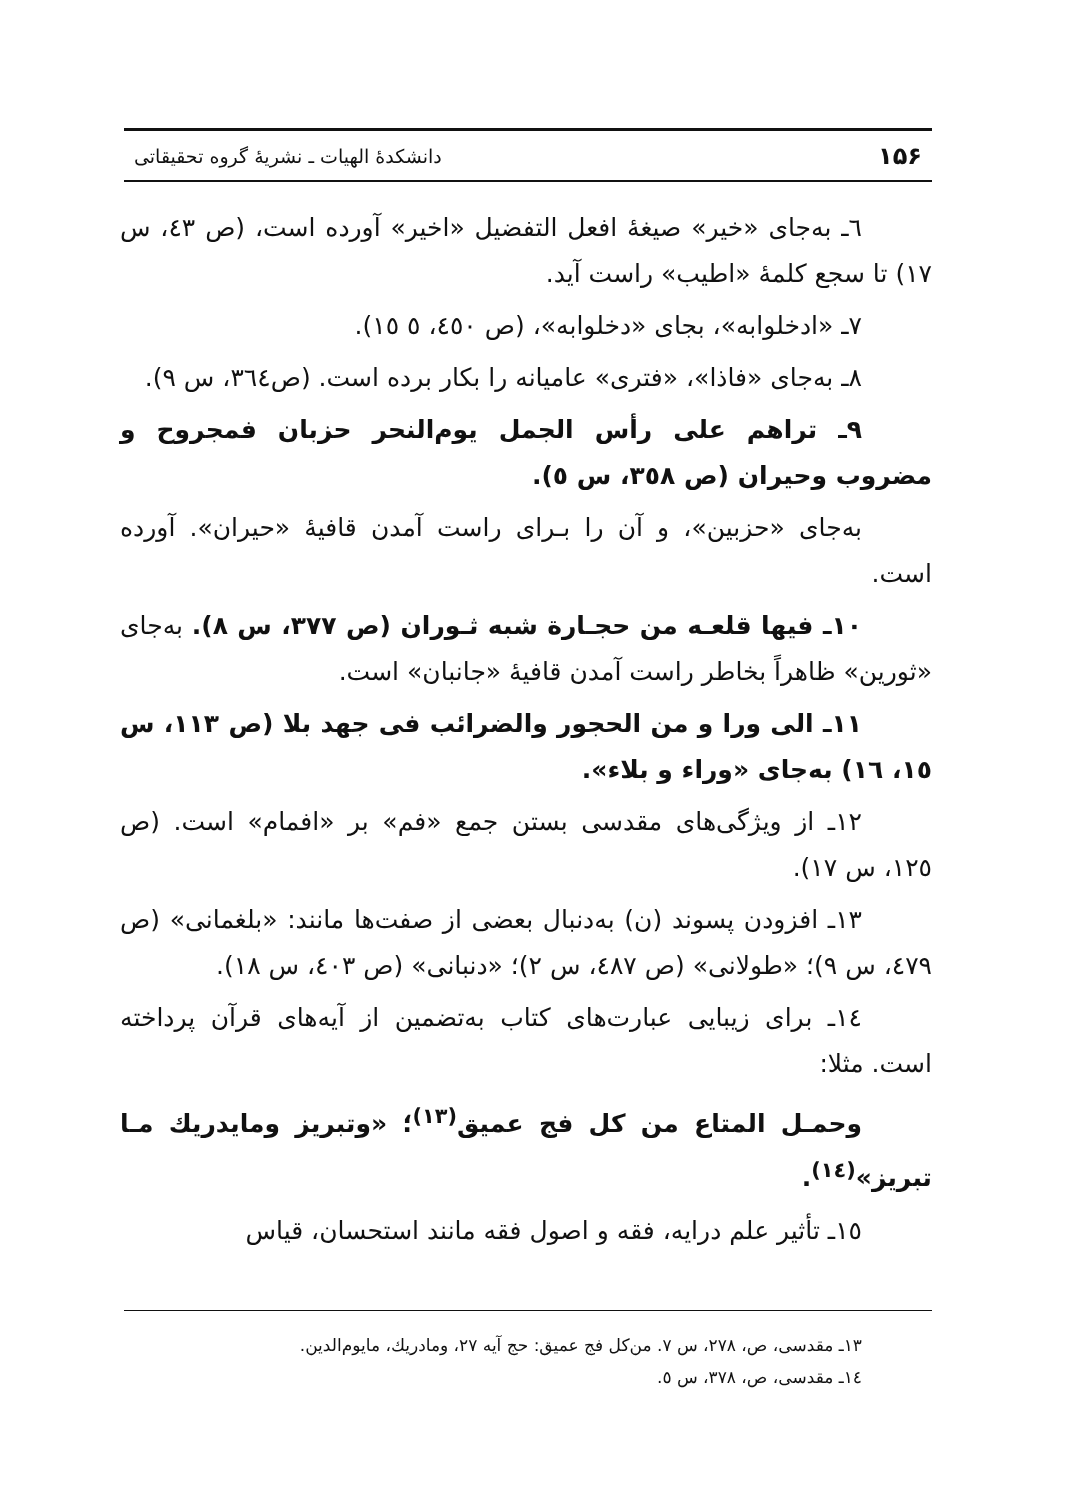۱۵۶ دانشکدهٔ الهیات ـ نشریهٔ گروه تحقیقاتی
٦ـ به‌جای «خیر» صیغهٔ افعل التفضیل «اخیر» آورده است، (ص ٤٣، س ١٧) تا سجع کلمهٔ «اطیب» راست آید.
٧ـ «ادخلوابه»، بجای «دخلوابه»، (ص ٤٥٠، ٥ ١٥).
٨ـ به‌جای «فاذا»، «فتری» عامیانه را بکار برده است. (ص٣٦٤، س ٩).
٩ـ تراهم علی رأس الجمل یوم‌النحر حزبان فمجروح و مضروب وحیران (ص ٣٥٨، س ٥).
به‌جای «حزبین»، و آن را بـرای راست آمدن قافیهٔ «حیران». آورده است.
١٠ـ فیها قلعـه من حجـارة شبه ثـوران (ص ٣٧٧، س ٨). به‌جای «ثورین» ظاهراً بخاطر راست آمدن قافیهٔ «جانبان» است.
١١ـ الی ورا و من الحجور والضرائب فی جهد بلا (ص ١١٣، س ١٥، ١٦) به‌جای «وراء و بلاء».
١٢ـ از ویژگی‌های مقدسی بستن جمع «فم» بر «افمام» است. (ص ١٢٥، س ١٧).
١٣ـ افزودن پسوند (ن) به‌دنبال بعضی از صفت‌ها مانند: «بلغمانی» (ص ٤٧٩، س ٩)؛ «طولانی» (ص ٤٨٧، س ٢)؛ «دنبانی» (ص ٤٠٣، س ١٨).
١٤ـ برای زیبایی عبارت‌های کتاب به‌تضمین از آیه‌های قرآن پرداخته است. مثلا:
وحمـل المتاع من کل فج عمیق<sup>(١٣)</sup>؛ «وتبریز ومایدریك مـا تبریز»<sup>(١٤)</sup>.
١٥ـ تأثیر علم درایه، فقه و اصول فقه مانند استحسان، قیاس
١٣ـ مقدسی، ص، ٢٧٨، س ٧. من‌کل فج عمیق: حج آیه ٢٧، ومادریك، مایوم‌الدین.
١٤ـ مقدسی، ص، ٣٧٨، س ٥.